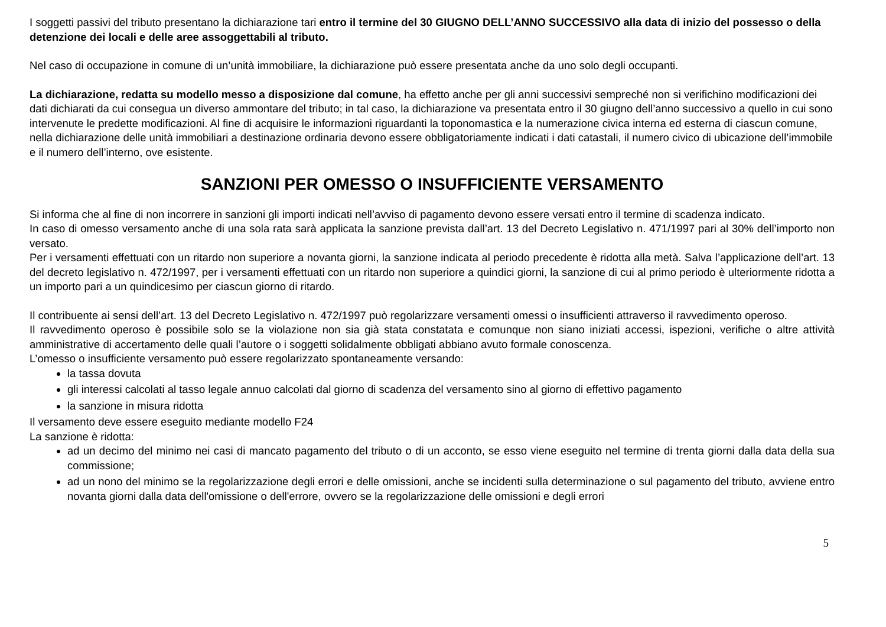I soggetti passivi del tributo presentano la dichiarazione tari entro il termine del 30 GIUGNO DELL’ANNO SUCCESSIVO alla data di inizio del possesso o della detenzione dei locali e delle aree assoggettabili al tributo.
Nel caso di occupazione in comune di un’unità immobiliare, la dichiarazione può essere presentata anche da uno solo degli occupanti.
La dichiarazione, redatta su modello messo a disposizione dal comune, ha effetto anche per gli anni successivi sempreché non si verifichino modificazioni dei dati dichiarati da cui consegua un diverso ammontare del tributo; in tal caso, la dichiarazione va presentata entro il 30 giugno dell’anno successivo a quello in cui sono intervenute le predette modificazioni. Al fine di acquisire le informazioni riguardanti la toponomastica e la numerazione civica interna ed esterna di ciascun comune, nella dichiarazione delle unità immobiliari a destinazione ordinaria devono essere obbligatoriamente indicati i dati catastali, il numero civico di ubicazione dell’immobile e il numero dell’interno, ove esistente.
SANZIONI PER OMESSO O INSUFFICIENTE VERSAMENTO
Si informa che al fine di non incorrere in sanzioni gli importi indicati nell’avviso di pagamento devono essere versati entro il termine di scadenza indicato.
In caso di omesso versamento anche di una sola rata sarà applicata la sanzione prevista dall’art. 13 del Decreto Legislativo n. 471/1997 pari al 30% dell’importo non versato.
Per i versamenti effettuati con un ritardo non superiore a novanta giorni, la sanzione indicata al periodo precedente è ridotta alla metà. Salva l’applicazione dell’art. 13 del decreto legislativo n. 472/1997, per i versamenti effettuati con un ritardo non superiore a quindici giorni, la sanzione di cui al primo periodo è ulteriormente ridotta a un importo pari a un quindicesimo per ciascun giorno di ritardo.
Il contribuente ai sensi dell’art. 13 del Decreto Legislativo n. 472/1997 può regolarizzare versamenti omessi o insufficienti attraverso il ravvedimento operoso.
Il ravvedimento operoso è possibile solo se la violazione non sia già stata constatata e comunque non siano iniziati accessi, ispezioni, verifiche o altre attività amministrative di accertamento delle quali l’autore o i soggetti solidalmente obbligati abbiano avuto formale conoscenza.
L’omesso o insufficiente versamento può essere regolarizzato spontaneamente versando:
la tassa dovuta
gli interessi calcolati al tasso legale annuo calcolati dal giorno di scadenza del versamento sino al giorno di effettivo pagamento
la sanzione in misura ridotta
Il versamento deve essere eseguito mediante modello F24
La sanzione è ridotta:
ad un decimo del minimo nei casi di mancato pagamento del tributo o di un acconto, se esso viene eseguito nel termine di trenta giorni dalla data della sua commissione;
ad un nono del minimo se la regolarizzazione degli errori e delle omissioni, anche se incidenti sulla determinazione o sul pagamento del tributo, avviene entro novanta giorni dalla data dell'omissione o dell'errore, ovvero se la regolarizzazione delle omissioni e degli errori
5